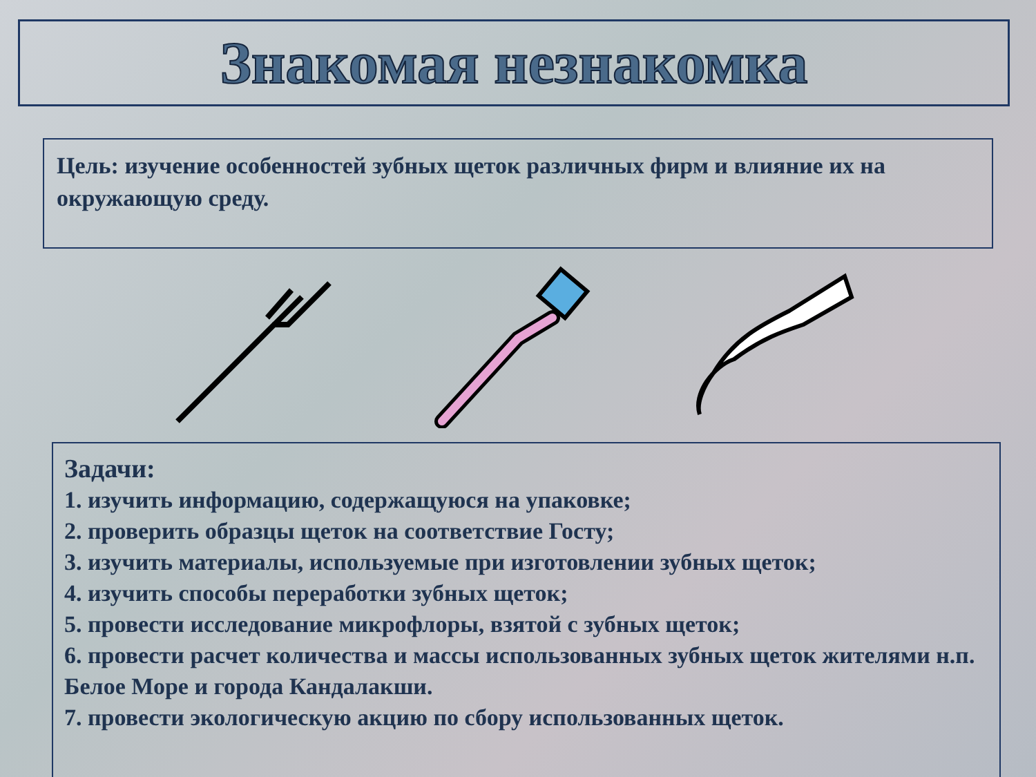Знакомая незнакомка
Цель: изучение особенностей зубных щеток различных фирм и влияние их на окружающую среду.
Задачи:
1. изучить информацию, содержащуюся на упаковке;
2. проверить образцы щеток на соответствие Госту;
3. изучить материалы, используемые при изготовлении зубных щеток;
4. изучить способы переработки зубных щеток;
5. провести исследование микрофлоры, взятой с зубных щеток;
6. провести расчет количества и массы использованных зубных щеток жителями н.п. Белое Море и города Кандалакши.
7. провести экологическую акцию по сбору использованных щеток.